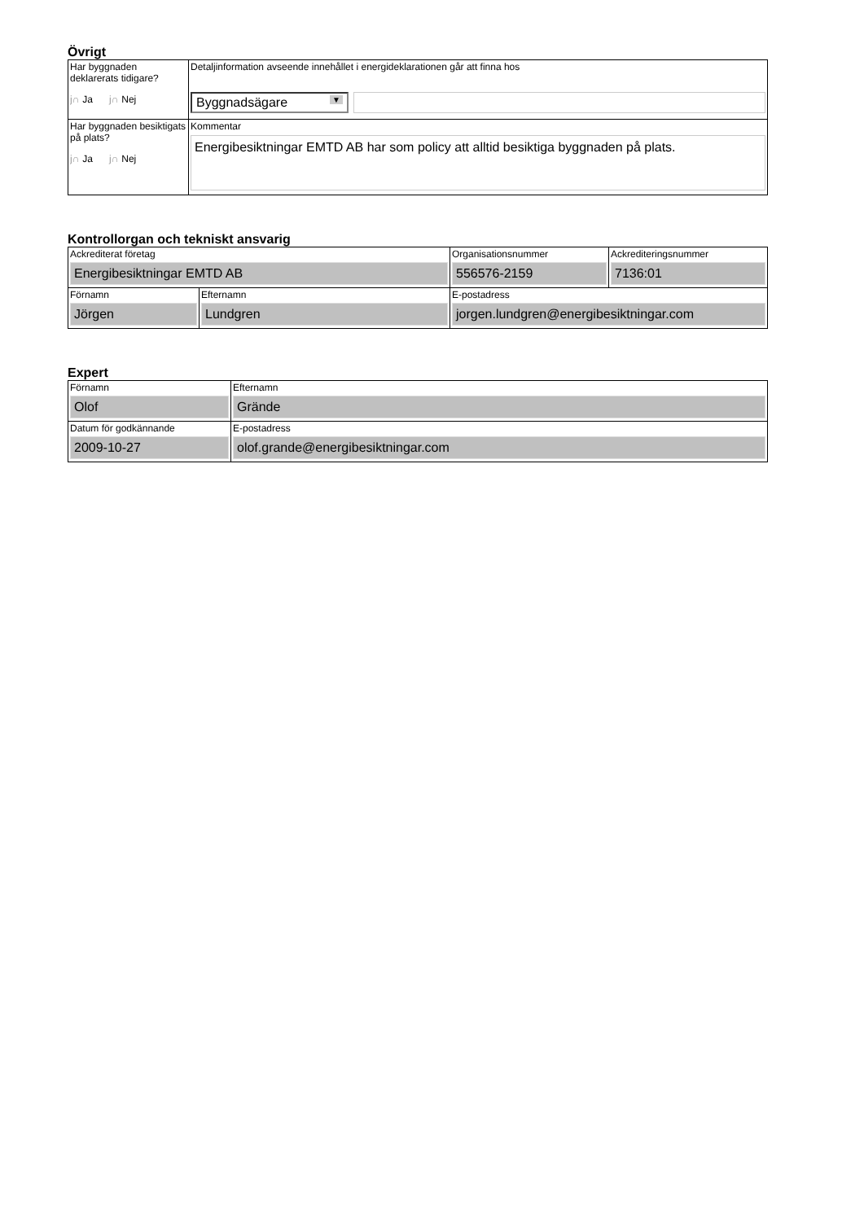Övrigt
| Har byggnaden deklarerats tidigare? j∩ Ja j∩ Nej | Detaljinformation avseende innehållet i energideklarationen går att finna hos Byggnadsägare ▼ |
| Har byggnaden besiktigats på plats? j∩ Ja j∩ Nej | Kommentar Energibesiktningar EMTD AB har som policy att alltid besiktiga byggnaden på plats. |
Kontrollorgan och tekniskt ansvarig
| Ackrediterat företag Energibesiktningar EMTD AB | | Organisationsnummer 556576-2159 | Ackrediteringsnummer 7136:01 |
| Förnamn Jörgen | Efternamn Lundgren | E-postadress jorgen.lundgren@energibesiktningar.com | |
Expert
| Förnamn Olof | Efternamn Grände |
| Datum för godkännande 2009-10-27 | E-postadress olof.grande@energibesiktningar.com |